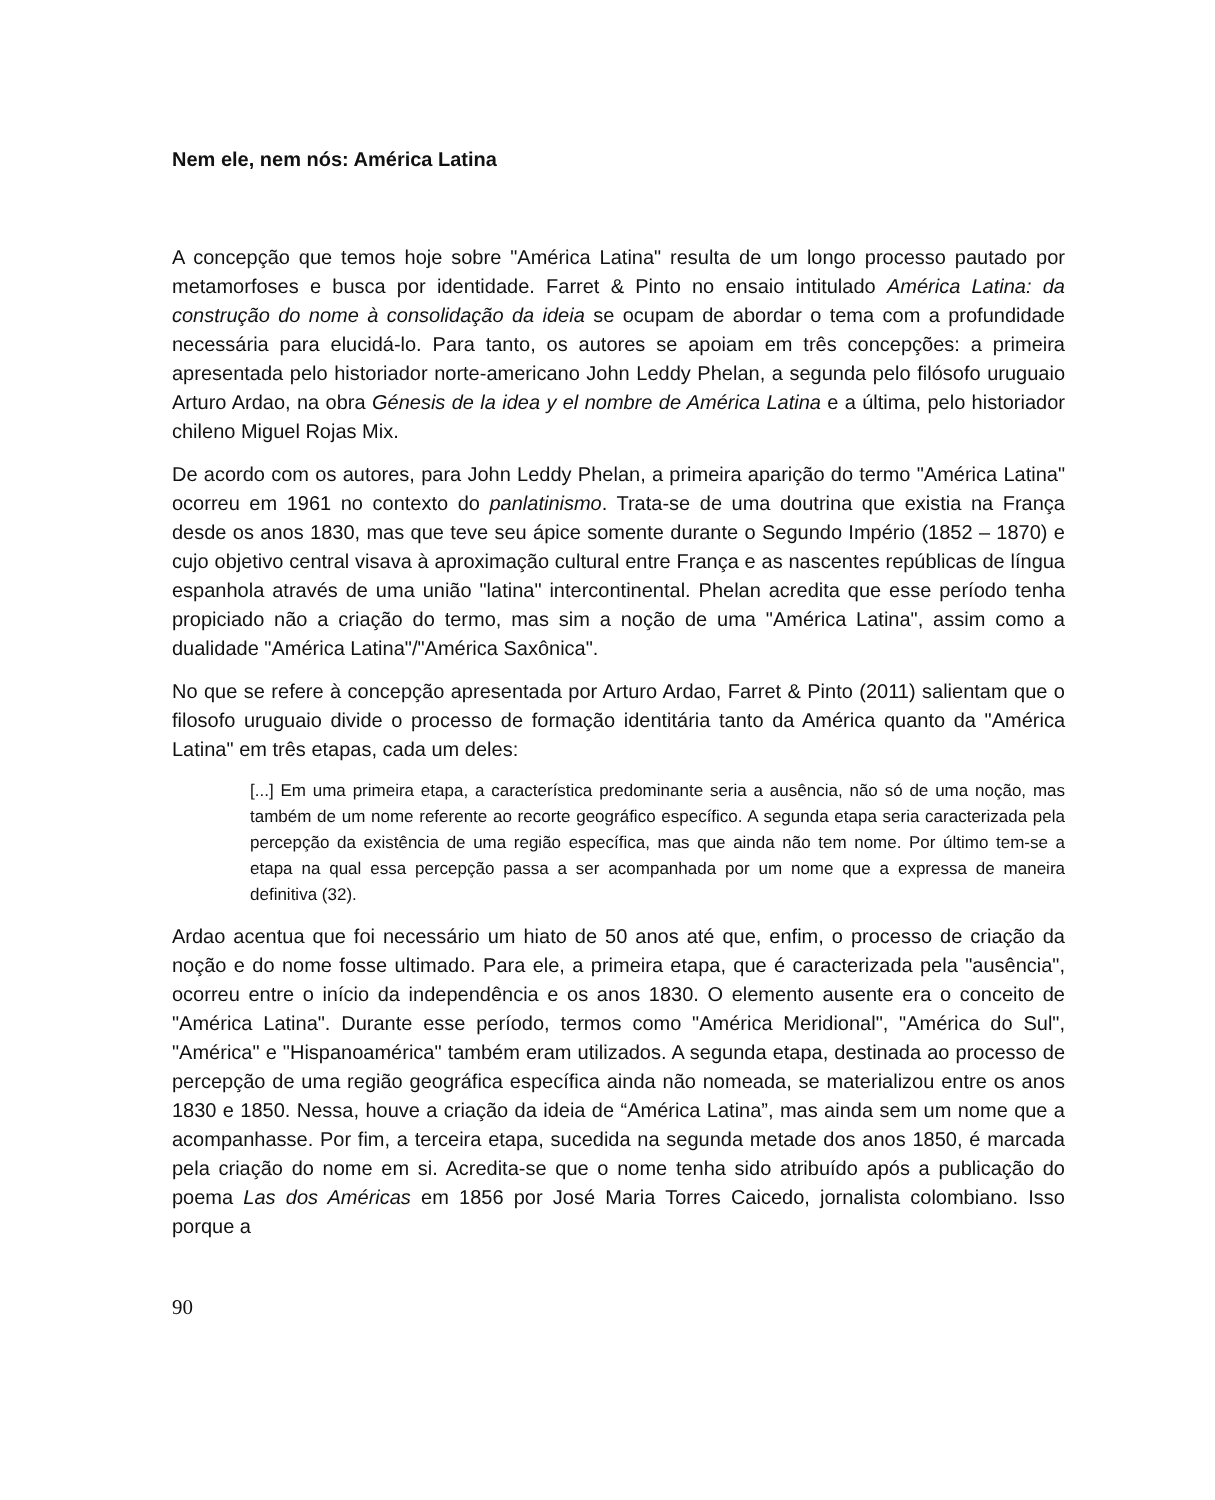Nem ele, nem nós: América Latina
A concepção que temos hoje sobre "América Latina" resulta de um longo processo pautado por metamorfoses e busca por identidade. Farret & Pinto no ensaio intitulado América Latina: da construção do nome à consolidação da ideia se ocupam de abordar o tema com a profundidade necessária para elucidá-lo. Para tanto, os autores se apoiam em três concepções: a primeira apresentada pelo historiador norte-americano John Leddy Phelan, a segunda pelo filósofo uruguaio Arturo Ardao, na obra Génesis de la idea y el nombre de América Latina e a última, pelo historiador chileno Miguel Rojas Mix.
De acordo com os autores, para John Leddy Phelan, a primeira aparição do termo "América Latina" ocorreu em 1961 no contexto do panlatinismo. Trata-se de uma doutrina que existia na França desde os anos 1830, mas que teve seu ápice somente durante o Segundo Império (1852 – 1870) e cujo objetivo central visava à aproximação cultural entre França e as nascentes repúblicas de língua espanhola através de uma união "latina" intercontinental. Phelan acredita que esse período tenha propiciado não a criação do termo, mas sim a noção de uma "América Latina", assim como a dualidade "América Latina"/"América Saxônica".
No que se refere à concepção apresentada por Arturo Ardao, Farret & Pinto (2011) salientam que o filosofo uruguaio divide o processo de formação identitária tanto da América quanto da "América Latina" em três etapas, cada um deles:
[...] Em uma primeira etapa, a característica predominante seria a ausência, não só de uma noção, mas também de um nome referente ao recorte geográfico específico. A segunda etapa seria caracterizada pela percepção da existência de uma região específica, mas que ainda não tem nome. Por último tem-se a etapa na qual essa percepção passa a ser acompanhada por um nome que a expressa de maneira definitiva (32).
Ardao acentua que foi necessário um hiato de 50 anos até que, enfim, o processo de criação da noção e do nome fosse ultimado. Para ele, a primeira etapa, que é caracterizada pela "ausência", ocorreu entre o início da independência e os anos 1830. O elemento ausente era o conceito de "América Latina". Durante esse período, termos como "América Meridional", "América do Sul", "América" e "Hispanoamérica" também eram utilizados. A segunda etapa, destinada ao processo de percepção de uma região geográfica específica ainda não nomeada, se materializou entre os anos 1830 e 1850. Nessa, houve a criação da ideia de “América Latina”, mas ainda sem um nome que a acompanhasse. Por fim, a terceira etapa, sucedida na segunda metade dos anos 1850, é marcada pela criação do nome em si. Acredita-se que o nome tenha sido atribuído após a publicação do poema Las dos Américas em 1856 por José Maria Torres Caicedo, jornalista colombiano. Isso porque a
90